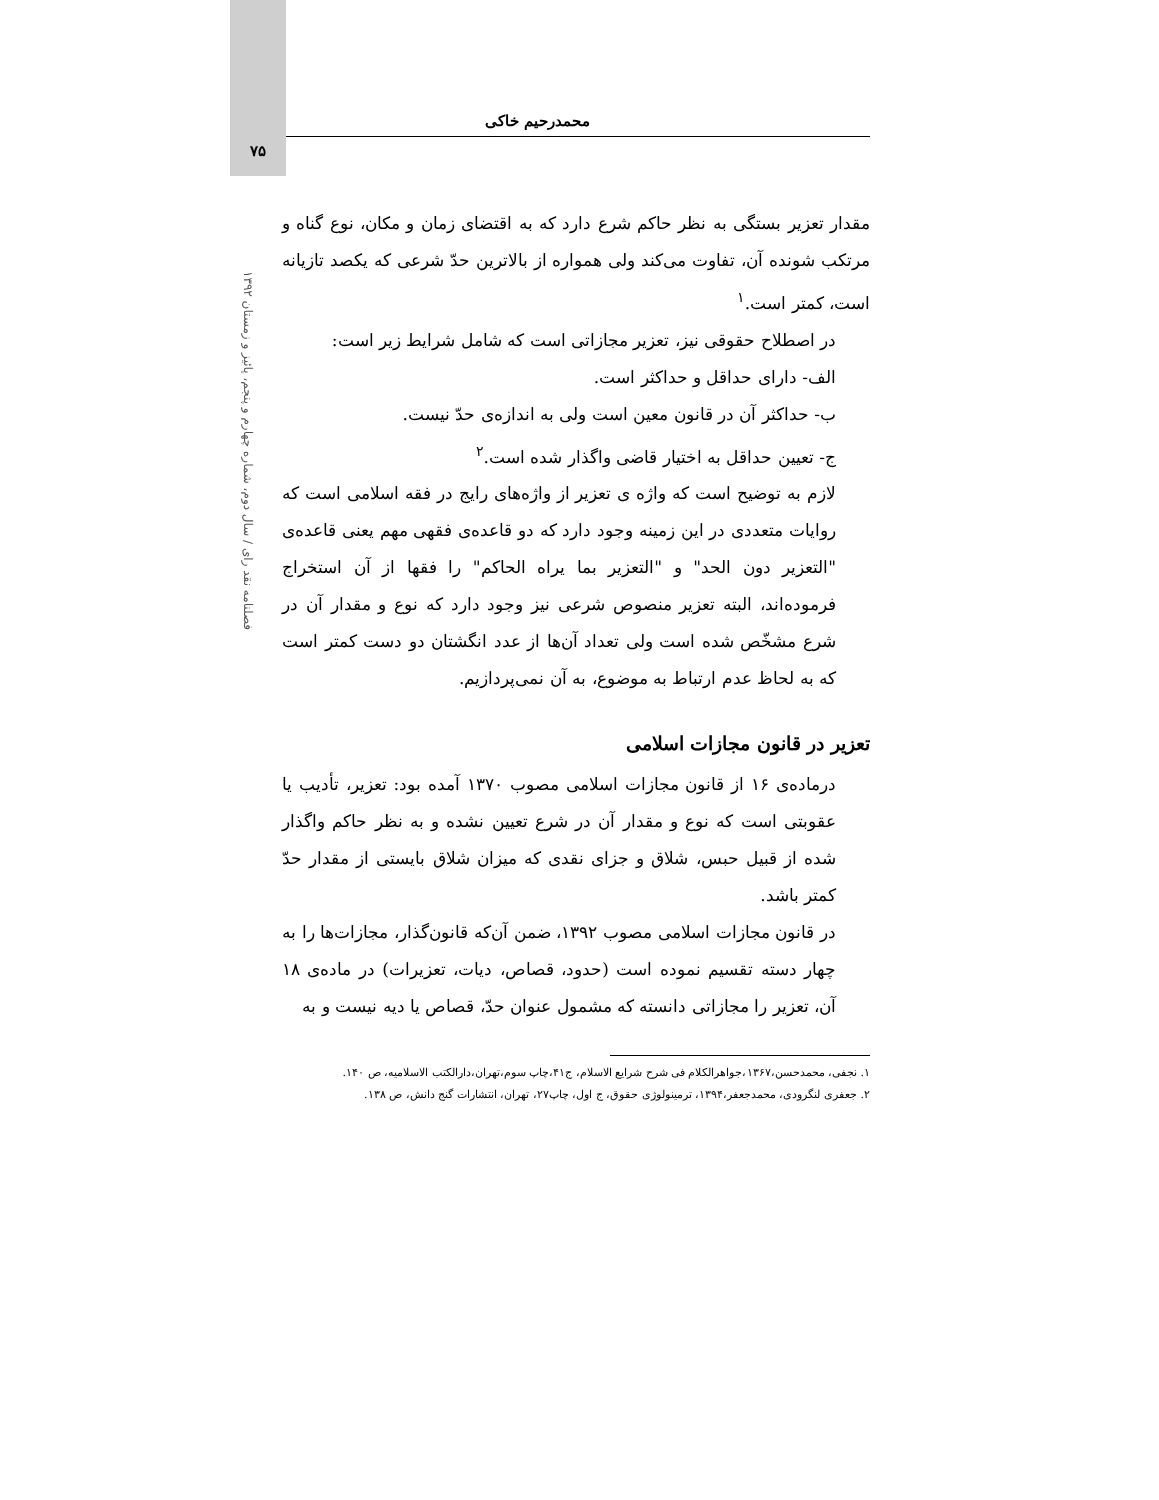محمدرحیم خاکی
۷۵
فصلنامه نقد رای / سال دوم، شماره چهارم و پنجم، پائیز و زمستان ۱۳۹۲
مقدار تعزیر بستگی به نظر حاکم شرع دارد که به اقتضای زمان و مکان، نوع گناه و مرتکب شونده آن، تفاوت می‌کند ولی همواره از بالاترین حدّ شرعی که یکصد تازیانه است، کمتر است.<sup>۱</sup>
در اصطلاح حقوقی نیز، تعزیر مجازاتی است که شامل شرایط زیر است:
الف- دارای حداقل و حداکثر است.
ب- حداکثر آن در قانون معین است ولی به اندازه‌ی حدّ نیست.
ج- تعیین حداقل به اختیار قاضی واگذار شده است.<sup>۲</sup>
لازم به توضیح است که واژه ی تعزیر از واژه‌های رایج در فقه اسلامی است که روایات متعددی در این زمینه وجود دارد که دو قاعده‌ی فقهی مهم یعنی قاعده‌ی "التعزیر دون الحد" و "التعزیر بما یراه الحاکم" را فقها از آن استخراج فرموده‌اند، البته تعزیر منصوص شرعی نیز وجود دارد که نوع و مقدار آن در شرع مشخّص شده است ولی تعداد آن‌ها از عدد انگشتان دو دست کمتر است که به لحاظ عدم ارتباط به موضوع، به آن نمی‌پردازیم.
تعزیر در قانون مجازات اسلامی
درماده‌ی ۱۶ از قانون مجازات اسلامی مصوب ۱۳۷۰ آمده بود: تعزیر، تأدیب یا عقوبتی است که نوع و مقدار آن در شرع تعیین نشده و به نظر حاکم واگذار شده از قبیل حبس، شلاق و جزای نقدی که میزان شلاق بایستی از مقدار حدّ کمتر باشد.
در قانون مجازات اسلامی مصوب ۱۳۹۲، ضمن آن‌که قانون‌گذار، مجازات‌ها را به چهار دسته تقسیم نموده است (حدود، قصاص، دیات، تعزیرات) در ماده‌ی ۱۸ آن، تعزیر را مجازاتی دانسته که مشمول عنوان حدّ، قصاص یا دیه نیست و به
۱. نجفی، محمدحسن،۱۳۶۷،جواهرالکلام فی شرح شرایع الاسلام، ج۴۱،چاپ سوم،تهران،دارالکتب الاسلامیه، ص ۱۴۰.
۲. جعفری لنگرودی، محمدجعفر،۱۳۹۴، ترمینولوژی حقوق، ج اول، چاپ۲۷، تهران، انتشارات گنج دانش، ص ۱۳۸.